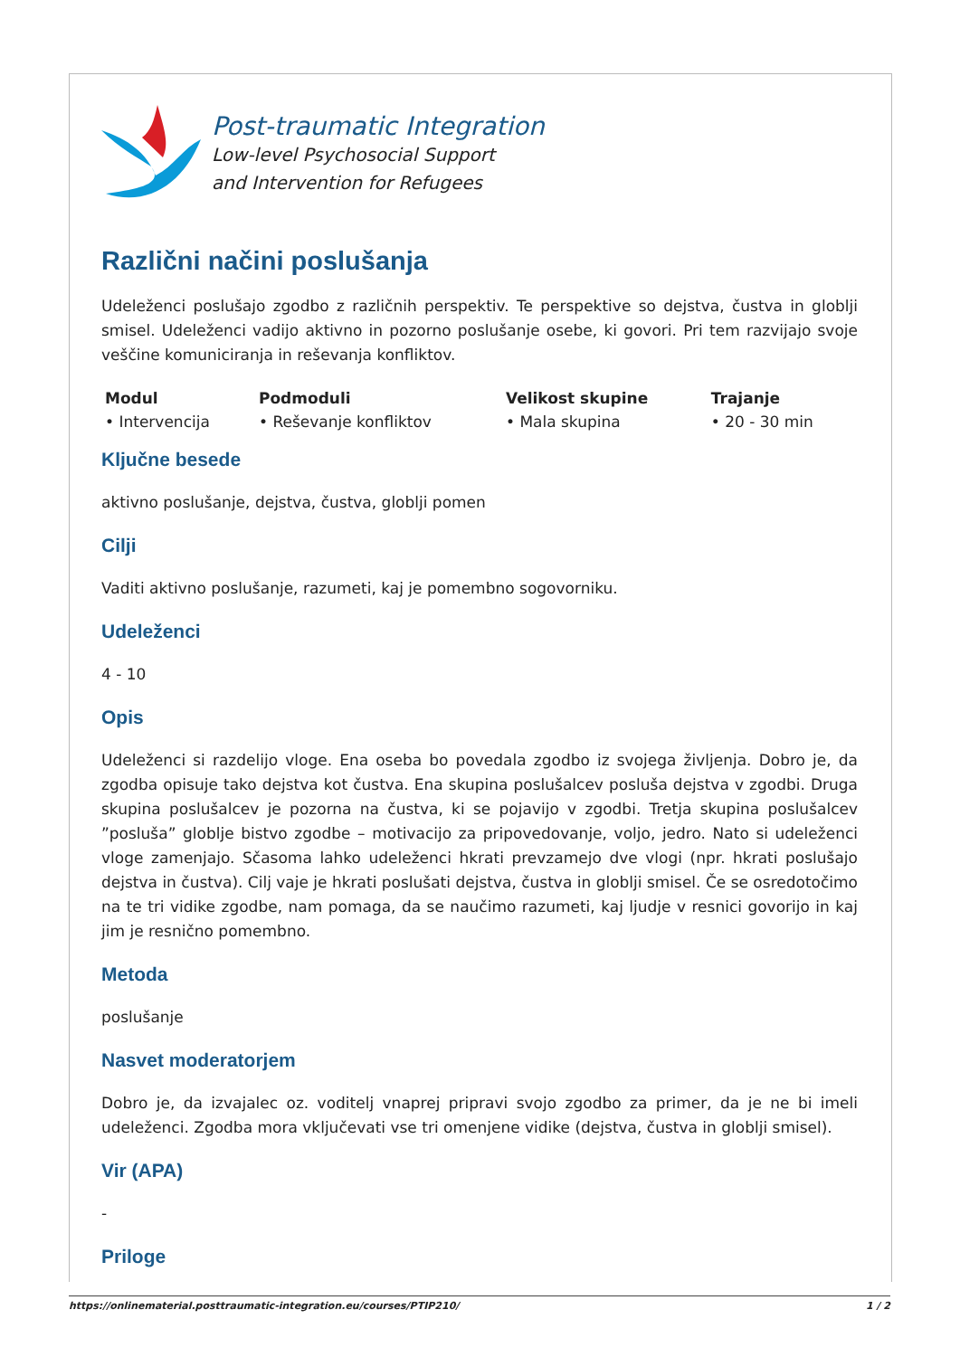Post-traumatic Integration
Low-level Psychosocial Support
and Intervention for Refugees
Različni načini poslušanja
Udeleženci poslušajo zgodbo z različnih perspektiv. Te perspektive so dejstva, čustva in globlji smisel. Udeleženci vadijo aktivno in pozorno poslušanje osebe, ki govori. Pri tem razvijajo svoje veščine komuniciranja in reševanja konfliktov.
| Modul | Podmoduli | Velikost skupine | Trajanje |
| --- | --- | --- | --- |
| • Intervencija | • Reševanje konfliktov | • Mala skupina | • 20 - 30 min |
Ključne besede
aktivno poslušanje, dejstva, čustva, globlji pomen
Cilji
Vaditi aktivno poslušanje, razumeti, kaj je pomembno sogovorniku.
Udeleženci
4 - 10
Opis
Udeleženci si razdelijo vloge. Ena oseba bo povedala zgodbo iz svojega življenja. Dobro je, da zgodba opisuje tako dejstva kot čustva. Ena skupina poslušalcev posluša dejstva v zgodbi. Druga skupina poslušalcev je pozorna na čustva, ki se pojavijo v zgodbi. Tretja skupina poslušalcev ”posluša” globlje bistvo zgodbe – motivacijo za pripovedovanje, voljo, jedro. Nato si udeleženci vloge zamenjajo. Sčasoma lahko udeleženci hkrati prevzamejo dve vlogi (npr. hkrati poslušajo dejstva in čustva). Cilj vaje je hkrati poslušati dejstva, čustva in globlji smisel. Če se osredotočimo na te tri vidike zgodbe, nam pomaga, da se naučimo razumeti, kaj ljudje v resnici govorijo in kaj jim je resnično pomembno.
Metoda
poslušanje
Nasvet moderatorjem
Dobro je, da izvajalec oz. voditelj vnaprej pripravi svojo zgodbo za primer, da je ne bi imeli udeleženci. Zgodba mora vključevati vse tri omenjene vidike (dejstva, čustva in globlji smisel).
Vir (APA)
-
Priloge
https://onlinematerial.posttraumatic-integration.eu/courses/PTIP210/ 1 / 2